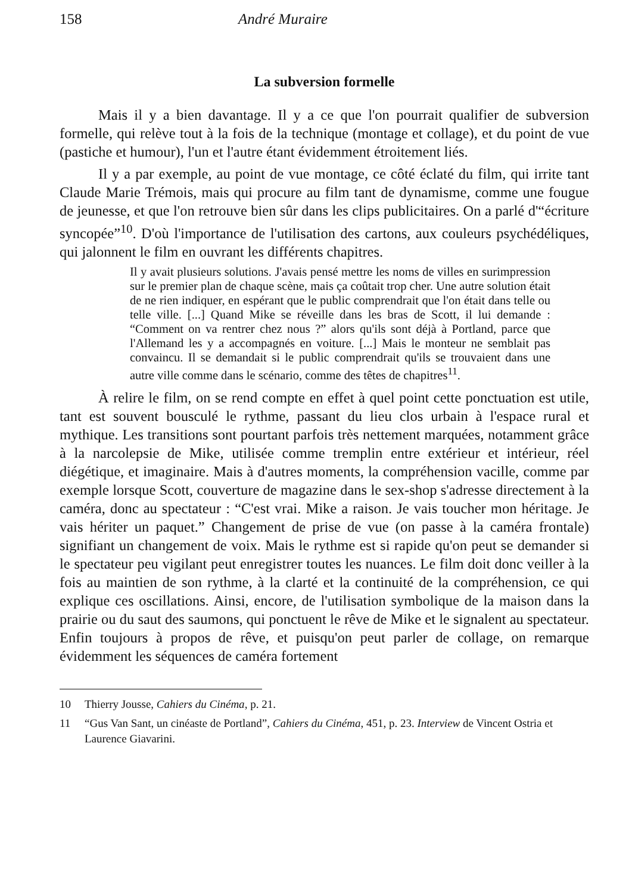158 André Muraire
La subversion formelle
Mais il y a bien davantage. Il y a ce que l'on pourrait qualifier de subversion formelle, qui relève tout à la fois de la technique (montage et collage), et du point de vue (pastiche et humour), l'un et l'autre étant évidemment étroitement liés.
Il y a par exemple, au point de vue montage, ce côté éclaté du film, qui irrite tant Claude Marie Trémois, mais qui procure au film tant de dynamisme, comme une fougue de jeunesse, et que l'on retrouve bien sûr dans les clips publicitaires. On a parlé d'“écriture syncopée”<sup>10</sup>. D'où l'importance de l'utilisation des cartons, aux couleurs psychédéliques, qui jalonnent le film en ouvrant les différents chapitres.
Il y avait plusieurs solutions. J'avais pensé mettre les noms de villes en surimpression sur le premier plan de chaque scène, mais ça coûtait trop cher. Une autre solution était de ne rien indiquer, en espérant que le public comprendrait que l'on était dans telle ou telle ville. [...] Quand Mike se réveille dans les bras de Scott, il lui demande : “Comment on va rentrer chez nous ?” alors qu'ils sont déjà à Portland, parce que l'Allemand les y a accompagnés en voiture. [...] Mais le monteur ne semblait pas convaincu. Il se demandait si le public comprendrait qu'ils se trouvaient dans une autre ville comme dans le scénario, comme des têtes de chapitres<sup>11</sup>.
À relire le film, on se rend compte en effet à quel point cette ponctuation est utile, tant est souvent bousculé le rythme, passant du lieu clos urbain à l'espace rural et mythique. Les transitions sont pourtant parfois très nettement marquées, notamment grâce à la narcolepsie de Mike, utilisée comme tremplin entre extérieur et intérieur, réel diégétique, et imaginaire. Mais à d'autres moments, la compréhension vacille, comme par exemple lorsque Scott, couverture de magazine dans le sex-shop s'adresse directement à la caméra, donc au spectateur : “C'est vrai. Mike a raison. Je vais toucher mon héritage. Je vais hériter un paquet.” Changement de prise de vue (on passe à la caméra frontale) signifiant un changement de voix. Mais le rythme est si rapide qu'on peut se demander si le spectateur peu vigilant peut enregistrer toutes les nuances. Le film doit donc veiller à la fois au maintien de son rythme, à la clarté et la continuité de la compréhension, ce qui explique ces oscillations. Ainsi, encore, de l'utilisation symbolique de la maison dans la prairie ou du saut des saumons, qui ponctuent le rêve de Mike et le signalent au spectateur. Enfin toujours à propos de rêve, et puisqu'on peut parler de collage, on remarque évidemment les séquences de caméra fortement
10 Thierry Jousse, Cahiers du Cinéma, p. 21.
11 “Gus Van Sant, un cinéaste de Portland”, Cahiers du Cinéma, 451, p. 23. Interview de Vincent Ostria et Laurence Giavarini.